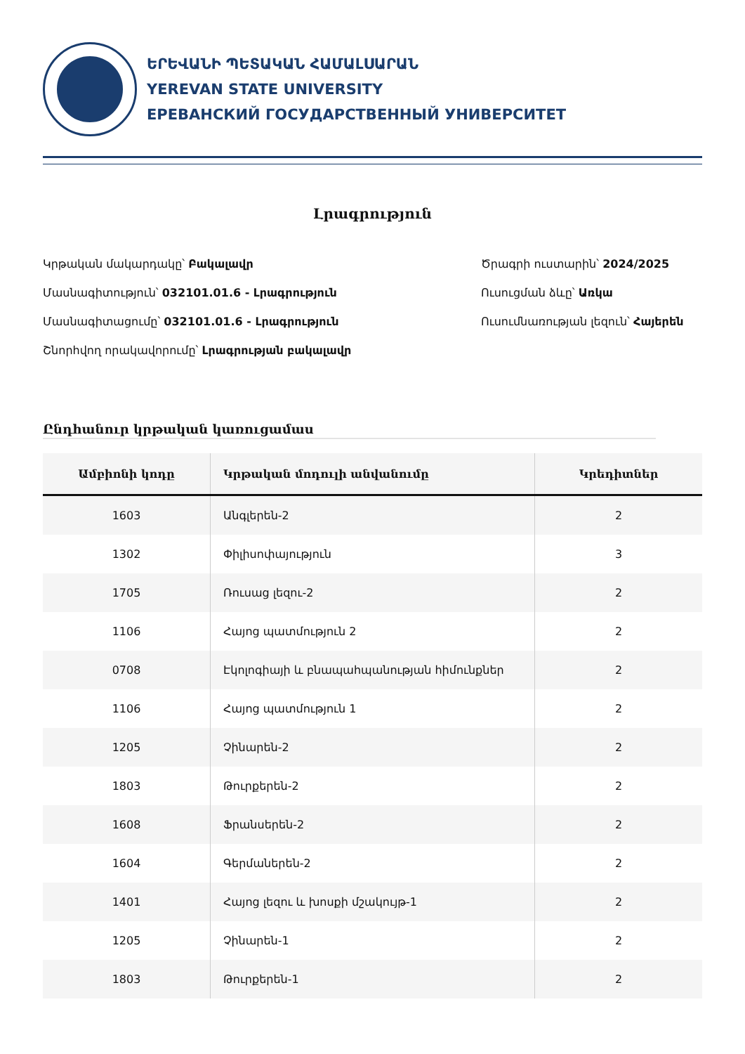ԵՐԵՎԱՆԻ ՊԵՏԱԿԱՆ ՀԱՄԱԼՍԱՐԱՆ
YEREVAN STATE UNIVERSITY
ЕРЕВАНСКИЙ ГОСУДАРСТВЕННЫЙ УНИВЕРСИТЕТ
Լրագրություն
Կրթական մակարդակը՝ Բակալավր
Մասնագիտություն՝ 032101.01.6 - Լրագրություն
Մասնագիտացումը՝ 032101.01.6 - Լրագրություն
Շնորհվող որակավորումը՝ Լրագրության բակալավր
Ծրագրի ուստարին՝ 2024/2025
Ուսուցման ձևը՝ Առկա
Ուսումնառության լեզուն՝ Հայերեն
Ընդհանուր կրթական կառուցամաս
| Ամբիոնի կոդը | Կրթական մոդուլի անվանումը | Կրեդիտներ |
| --- | --- | --- |
| 1603 | Անգլերեն-2 | 2 |
| 1302 | Փիլիսոփայություն | 3 |
| 1705 | Ռուսաց լեզու-2 | 2 |
| 1106 | Հայոց պատմություն 2 | 2 |
| 0708 | Էկոլոգիայի և բնապահպանության հիմունքներ | 2 |
| 1106 | Հայոց պատմություն 1 | 2 |
| 1205 | Չինարեն-2 | 2 |
| 1803 | Թուրքերեն-2 | 2 |
| 1608 | Ֆրանսերեն-2 | 2 |
| 1604 | Գերմաներեն-2 | 2 |
| 1401 | Հայոց լեզու և խոսքի մշակույթ-1 | 2 |
| 1205 | Չինարեն-1 | 2 |
| 1803 | Թուրքերեն-1 | 2 |